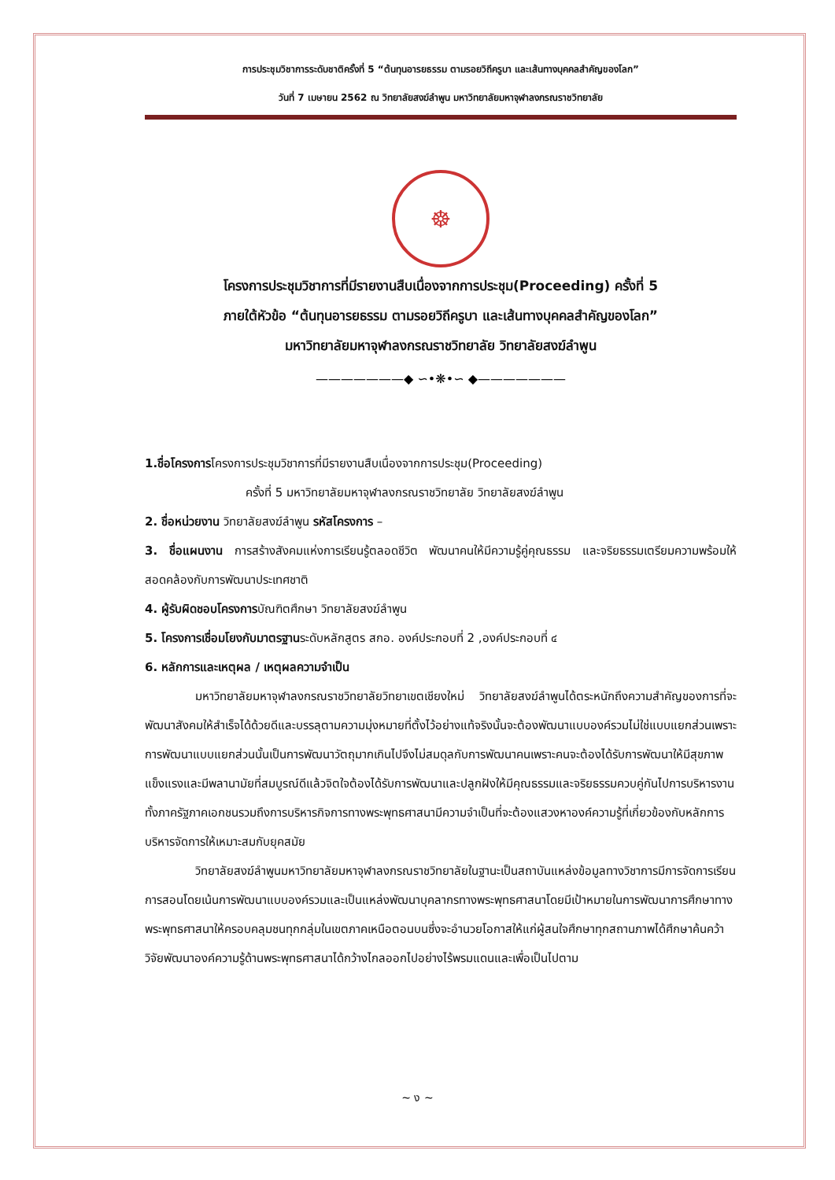การประชุมวิชาการระดับชาติครั้งที่ 5 “ต้นทุนอารยธรรม ตามรอยวิถีครูบา และเส้นทางบุคคลสำคัญของโลก”
วันที่ 7 เมษายน 2562 ณ วิทยาลัยสงฆ์ลำพูน มหาวิทยาลัยมหาจุฬาลงกรณราชวิทยาลัย
☸
โครงการประชุมวิชาการที่มีรายงานสืบเนื่องจากการประชุม(Proceeding) ครั้งที่ 5
ภายใต้หัวข้อ “ต้นทุนอารยธรรม ตามรอยวิถีครูบา และเส้นทางบุคคลสำคัญของโลก”
มหาวิทยาลัยมหาจุฬาลงกรณราชวิทยาลัย วิทยาลัยสงฆ์ลำพูน
———————◆ ∽•❋•∽ ◆———————
1.ชื่อโครงการโครงการประชุมวิชาการที่มีรายงานสืบเนื่องจากการประชุม(Proceeding)
ครั้งที่ 5 มหาวิทยาลัยมหาจุฬาลงกรณราชวิทยาลัย วิทยาลัยสงฆ์ลำพูน
2. ชื่อหน่วยงาน วิทยาลัยสงฆ์ลำพูน รหัสโครงการ –
3. ชื่อแผนงาน การสร้างสังคมแห่งการเรียนรู้ตลอดชีวิต พัฒนาคนให้มีความรู้คู่คุณธรรม และจริยธรรมเตรียมความพร้อมให้สอดคล้องกับการพัฒนาประเทศชาติ
4. ผู้รับผิดชอบโครงการบัณฑิตศึกษา วิทยาลัยสงฆ์ลำพูน
5. โครงการเชื่อมโยงกับมาตรฐานระดับหลักสูตร สกอ. องค์ประกอบที่ 2 ,องค์ประกอบที่ ๔
6. หลักการและเหตุผล / เหตุผลความจำเป็น
มหาวิทยาลัยมหาจุฬาลงกรณราชวิทยาลัยวิทยาเขตเชียงใหม่ วิทยาลัยสงฆ์ลำพูนได้ตระหนักถึงความสำคัญของการที่จะพัฒนาสังคมให้สำเร็จได้ด้วยดีและบรรลุตามความมุ่งหมายที่ตั้งไว้อย่างแท้จริงนั้นจะต้องพัฒนาแบบองค์รวมไม่ใช่แบบแยกส่วนเพราะการพัฒนาแบบแยกส่วนนั้นเป็นการพัฒนาวัตถุมากเกินไปจึงไม่สมดุลกับการพัฒนาคนเพราะคนจะต้องได้รับการพัฒนาให้มีสุขภาพแข็งแรงและมีพลานามัยที่สมบูรณ์ดีแล้วจิตใจต้องได้รับการพัฒนาและปลูกฝังให้มีคุณธรรมและจริยธรรมควบคู่กันไปการบริหารงานทั้งภาครัฐภาคเอกชนรวมถึงการบริหารกิจการทางพระพุทธศาสนามีความจำเป็นที่จะต้องแสวงหาองค์ความรู้ที่เกี่ยวข้องกับหลักการบริหารจัดการให้เหมาะสมกับยุคสมัย
วิทยาลัยสงฆ์ลำพูนมหาวิทยาลัยมหาจุฬาลงกรณราชวิทยาลัยในฐานะเป็นสถาบันแหล่งข้อมูลทางวิชาการมีการจัดการเรียนการสอนโดยเน้นการพัฒนาแบบองค์รวมและเป็นแหล่งพัฒนาบุคลากรทางพระพุทธศาสนาโดยมีเป้าหมายในการพัฒนาการศึกษาทางพระพุทธศาสนาให้ครอบคลุมชนทุกกลุ่มในเขตภาคเหนือตอนบนซึ่งจะอำนวยโอกาสให้แก่ผู้สนใจศึกษาทุกสถานภาพได้ศึกษาค้นคว้าวิจัยพัฒนาองค์ความรู้ด้านพระพุทธศาสนาได้กว้างไกลออกไปอย่างไร้พรมแดนและเพื่อเป็นไปตาม
~ ง ~